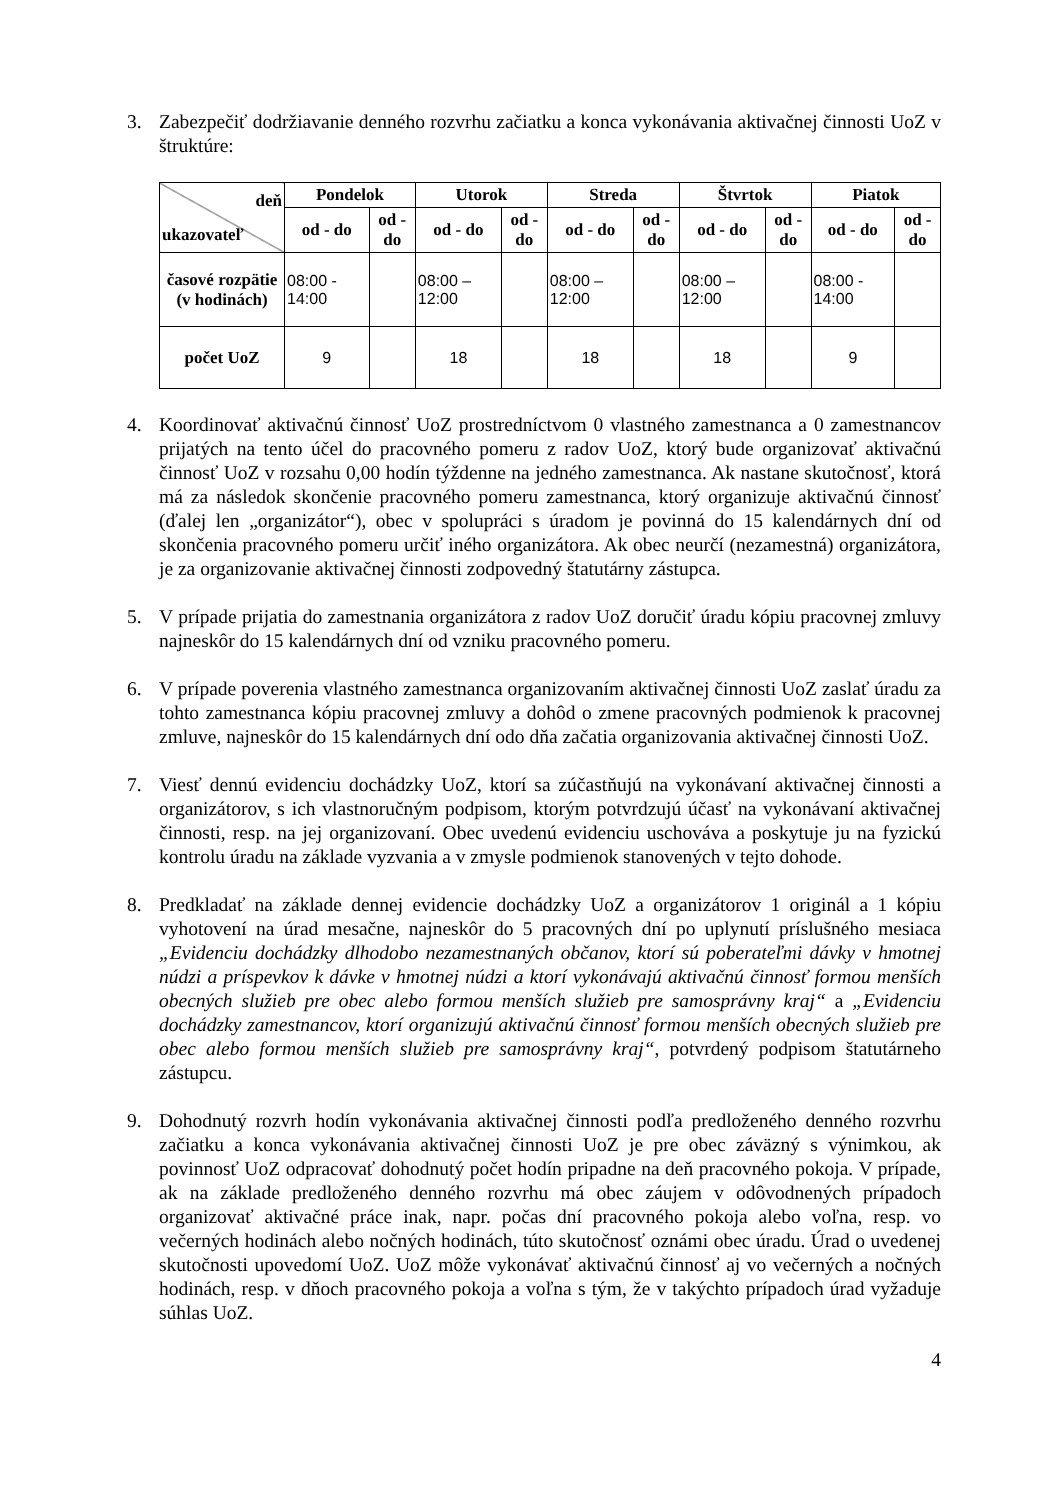3. Zabezpečiť dodržiavanie denného rozvrhu začiatku a konca vykonávania aktivačnej činnosti UoZ v štruktúre:
| deň ukazovateľ | Pondelok | | Utorok | | Streda | | Štvrtok | | Piatok | |
| --- | --- | --- | --- | --- | --- | --- | --- | --- | --- | --- |
| | od - do | od - do | od - do | od - do | od - do | od - do | od - do | od - do | od - do | od - do |
| časové rozpätie (v hodinách) | 08:00 - 14:00 | | 08:00 – 12:00 | | 08:00 – 12:00 | | 08:00 – 12:00 | | 08:00 - 14:00 | |
| počet UoZ | 9 | | 18 | | 18 | | 18 | | 9 | |
4. Koordinovať aktivačnú činnosť UoZ prostredníctvom 0 vlastného zamestnanca a 0 zamestnancov prijatých na tento účel do pracovného pomeru z radov UoZ, ktorý bude organizovať aktivačnú činnosť UoZ v rozsahu 0,00 hodín týždenne na jedného zamestnanca. Ak nastane skutočnosť, ktorá má za následok skončenie pracovného pomeru zamestnanca, ktorý organizuje aktivačnú činnosť (ďalej len „organizátor“), obec v spolupráci s úradom je povinná do 15 kalendárnych dní od skončenia pracovného pomeru určiť iného organizátora. Ak obec neurčí (nezamestná) organizátora, je za organizovanie aktivačnej činnosti zodpovedný štatutárny zástupca.
5. V prípade prijatia do zamestnania organizátora z radov UoZ doručiť úradu kópiu pracovnej zmluvy najneskôr do 15 kalendárnych dní od vzniku pracovného pomeru.
6. V prípade poverenia vlastného zamestnanca organizovaním aktivačnej činnosti UoZ zaslať úradu za tohto zamestnanca kópiu pracovnej zmluvy a dohôd o zmene pracovných podmienok k pracovnej zmluve, najneskôr do 15 kalendárnych dní odo dňa začatia organizovania aktivačnej činnosti UoZ.
7. Viesť dennú evidenciu dochádzky UoZ, ktorí sa zúčastňujú na vykonávaní aktivačnej činnosti a organizátorov, s ich vlastnoručným podpisom, ktorým potvrdzujú účasť na vykonávaní aktivačnej činnosti, resp. na jej organizovaní. Obec uvedenú evidenciu uschováva a poskytuje ju na fyzickú kontrolu úradu na základe vyzvania a v zmysle podmienok stanovených v tejto dohode.
8. Predkladať na základe dennej evidencie dochádzky UoZ a organizátorov 1 originál a 1 kópiu vyhotovení na úrad mesačne, najneskôr do 5 pracovných dní po uplynutí príslušného mesiaca „Evidenciu dochádzky dlhodobo nezamestnaných občanov, ktorí sú poberateľmi dávky v hmotnej núdzi a príspevkov k dávke v hmotnej núdzi a ktorí vykonávajú aktivačnú činnosť formou menších obecných služieb pre obec alebo formou menších služieb pre samosprávny kraj“ a „Evidenciu dochádzky zamestnancov, ktorí organizujú aktivačnú činnosť formou menších obecných služieb pre obec alebo formou menších služieb pre samosprávny kraj“, potvrdený podpisom štatutárneho zástupcu.
9. Dohodnutý rozvrh hodín vykonávania aktivačnej činnosti podľa predloženého denného rozvrhu začiatku a konca vykonávania aktivačnej činnosti UoZ je pre obec záväzný s výnimkou, ak povinnosť UoZ odpracovať dohodnutý počet hodín pripadne na deň pracovného pokoja. V prípade, ak na základe predloženého denného rozvrhu má obec záujem v odôvodnených prípadoch organizovať aktivačné práce inak, napr. počas dní pracovného pokoja alebo voľna, resp. vo večerných hodinách alebo nočných hodinách, túto skutočnosť oznámi obec úradu. Úrad o uvedenej skutočnosti upovedomí UoZ. UoZ môže vykonávať aktivačnú činnosť aj vo večerných a nočných hodinách, resp. v dňoch pracovného pokoja a voľna s tým, že v takýchto prípadoch úrad vyžaduje súhlas UoZ.
4